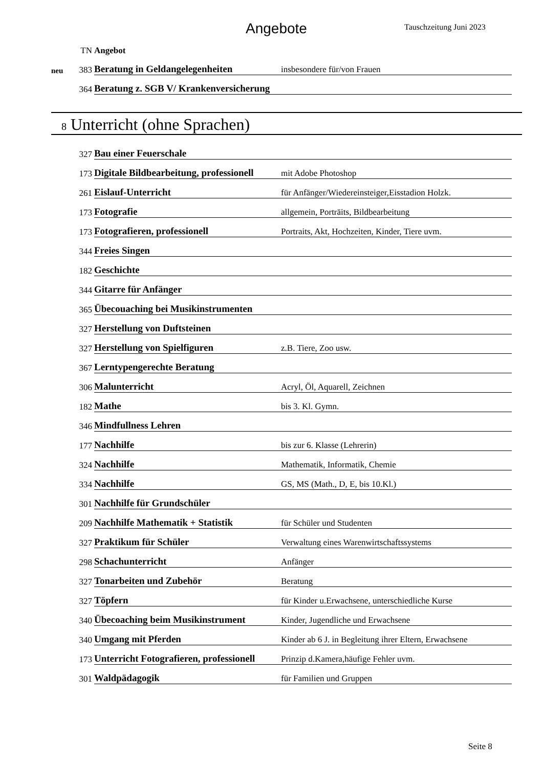Angebote
Tauschzeitung Juni 2023
| | TN | Angebot | |
| neu | 383 | Beratung in Geldangelegenheiten | insbesondere für/von Frauen |
| | 364 | Beratung z. SGB V/ Krankenversicherung | |
8 Unterricht (ohne Sprachen)
| | 327 | Bau einer Feuerschale | |
| | 173 | Digitale Bildbearbeitung, professionell | mit Adobe Photoshop |
| | 261 | Eislauf-Unterricht | für Anfänger/Wiedereinsteiger,Eisstadion Holzk. |
| | 173 | Fotografie | allgemein, Porträits, Bildbearbeitung |
| | 173 | Fotografieren, professionell | Portraits, Akt, Hochzeiten, Kinder, Tiere uvm. |
| | 344 | Freies Singen | |
| | 182 | Geschichte | |
| | 344 | Gitarre für Anfänger | |
| | 365 | Übecouaching bei Musikinstrumenten | |
| | 327 | Herstellung von Duftsteinen | |
| | 327 | Herstellung von Spielfiguren | z.B. Tiere, Zoo usw. |
| | 367 | Lerntypengerechte Beratung | |
| | 306 | Malunterricht | Acryl, Öl, Aquarell, Zeichnen |
| | 182 | Mathe | bis 3. Kl. Gymn. |
| | 346 | Mindfullness Lehren | |
| | 177 | Nachhilfe | bis zur 6. Klasse (Lehrerin) |
| | 324 | Nachhilfe | Mathematik, Informatik, Chemie |
| | 334 | Nachhilfe | GS, MS (Math., D, E, bis 10.Kl.) |
| | 301 | Nachhilfe für Grundschüler | |
| | 209 | Nachhilfe Mathematik + Statistik | für Schüler und Studenten |
| | 327 | Praktikum für Schüler | Verwaltung eines Warenwirtschaftssystems |
| | 298 | Schachunterricht | Anfänger |
| | 327 | Tonarbeiten und Zubehör | Beratung |
| | 327 | Töpfern | für Kinder u.Erwachsene, unterschiedliche Kurse |
| | 340 | Übecoaching beim Musikinstrument | Kinder, Jugendliche und Erwachsene |
| | 340 | Umgang mit Pferden | Kinder ab 6 J. in Begleitung ihrer Eltern, Erwachsene |
| | 173 | Unterricht Fotografieren, professionell | Prinzip d.Kamera,häufige Fehler uvm. |
| | 301 | Waldpädagogik | für Familien und Gruppen |
Seite 8